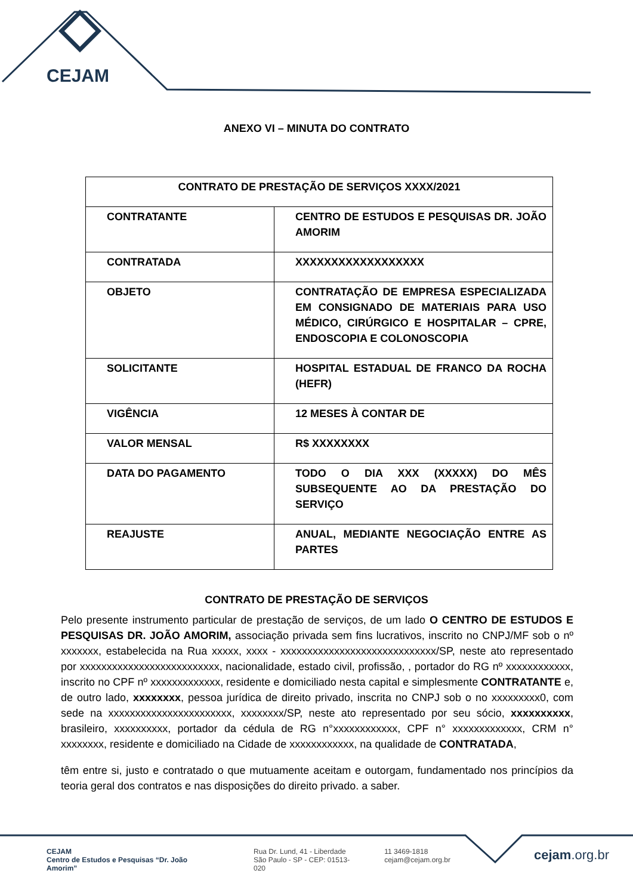CEJAM
ANEXO VI – MINUTA DO CONTRATO
| CONTRATO DE PRESTAÇÃO DE SERVIÇOS XXXX/2021 | |
| CONTRATANTE | CENTRO DE ESTUDOS E PESQUISAS DR. JOÃO AMORIM |
| CONTRATADA | XXXXXXXXXXXXXXXXXX |
| OBJETO | CONTRATAÇÃO DE EMPRESA ESPECIALIZADA EM CONSIGNADO DE MATERIAIS PARA USO MÉDICO, CIRÚRGICO E HOSPITALAR – CPRE, ENDOSCOPIA E COLONOSCOPIA |
| SOLICITANTE | HOSPITAL ESTADUAL DE FRANCO DA ROCHA (HEFR) |
| VIGÊNCIA | 12 MESES À CONTAR DE |
| VALOR MENSAL | R$ XXXXXXXX |
| DATA DO PAGAMENTO | TODO O DIA XXX (XXXXX) DO MÊS SUBSEQUENTE AO DA PRESTAÇÃO DO SERVIÇO |
| REAJUSTE | ANUAL, MEDIANTE NEGOCIAÇÃO ENTRE AS PARTES |
CONTRATO DE PRESTAÇÃO DE SERVIÇOS
Pelo presente instrumento particular de prestação de serviços, de um lado O CENTRO DE ESTUDOS E PESQUISAS DR. JOÃO AMORIM, associação privada sem fins lucrativos, inscrito no CNPJ/MF sob o nº xxxxxxx, estabelecida na Rua xxxxx, xxxx - xxxxxxxxxxxxxxxxxxxxxxxxxxxxx/SP, neste ato representado por xxxxxxxxxxxxxxxxxxxxxxxxxx, nacionalidade, estado civil, profissão, , portador do RG nº xxxxxxxxxxxx, inscrito no CPF nº xxxxxxxxxxxxx, residente e domiciliado nesta capital e simplesmente CONTRATANTE e, de outro lado, xxxxxxxx, pessoa jurídica de direito privado, inscrita no CNPJ sob o no xxxxxxxxx0, com sede na xxxxxxxxxxxxxxxxxxxxxxx, xxxxxxxx/SP, neste ato representado por seu sócio, xxxxxxxxxx, brasileiro, xxxxxxxxxx, portador da cédula de RG n°xxxxxxxxxxxx, CPF n° xxxxxxxxxxxxx, CRM n° xxxxxxxx, residente e domiciliado na Cidade de xxxxxxxxxxxx, na qualidade de CONTRATADA,
têm entre si, justo e contratado o que mutuamente aceitam e outorgam, fundamentado nos princípios da teoria geral dos contratos e nas disposições do direito privado. a saber.
CEJAM
Centro de Estudos e Pesquisas “Dr. João Amorim”
Rua Dr. Lund, 41 - Liberdade
São Paulo - SP - CEP: 01513-020
11 3469-1818
cejam@cejam.org.br
cejam.org.br